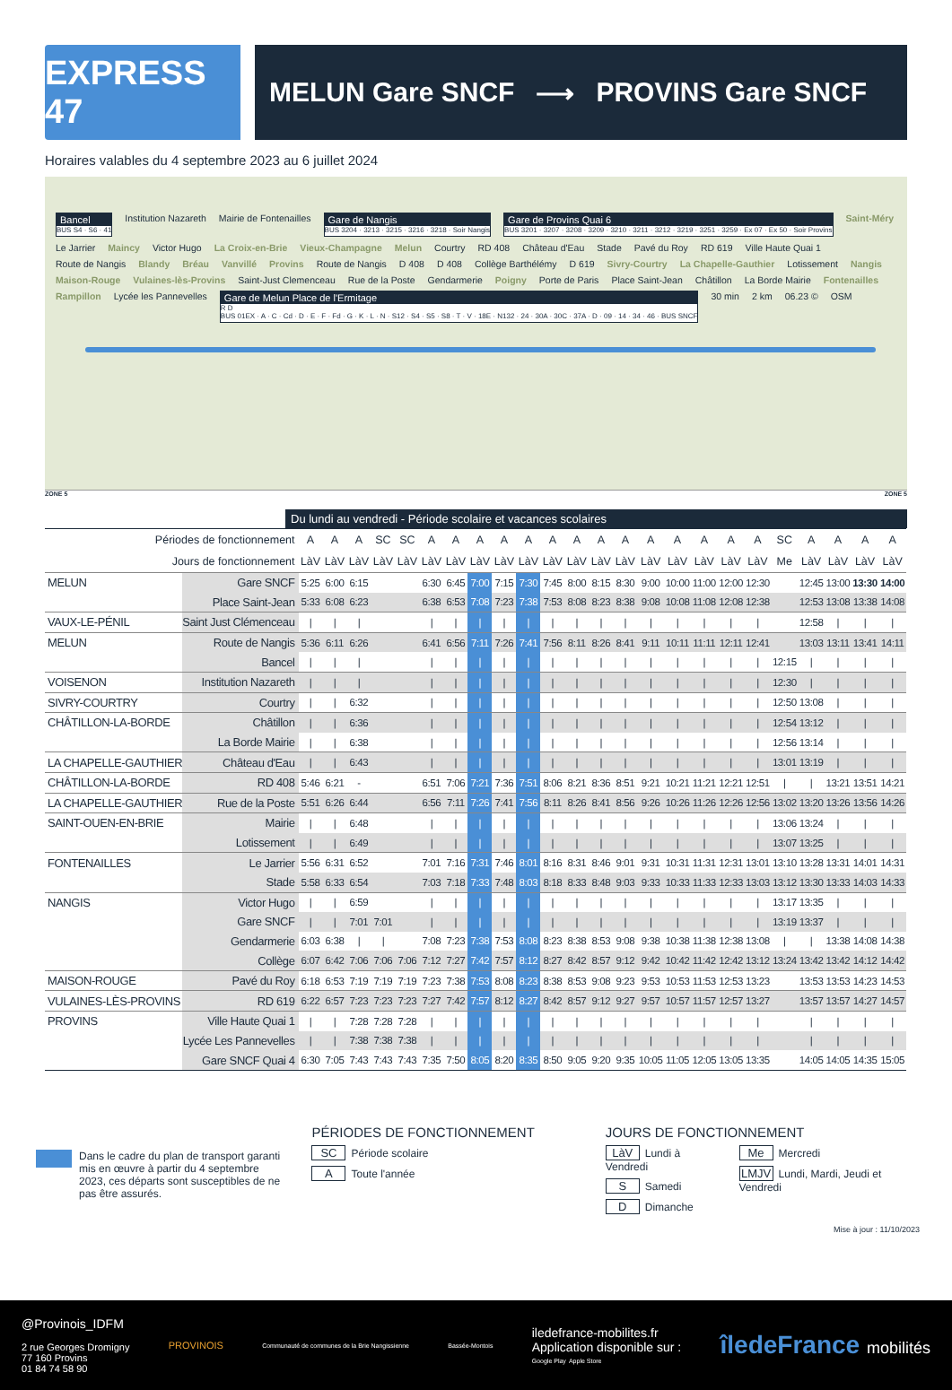EXPRESS 47
MELUN Gare SNCF ⟶ PROVINS Gare SNCF
Horaires valables du 4 septembre 2023 au 6 juillet 2024
Bancel
BUS S4 · S6 · 41
Institution Nazareth Mairie de Fontenailles
Gare de Nangis
BUS 3204 · 3213 · 3215 · 3216 · 3218 · Soir Nangis
Gare de Provins Quai 6
BUS 3201 · 3207 · 3208 · 3209 · 3210 · 3211 · 3212 · 3219 · 3251 · 3259 · Ex 07 · Ex 50 · Soir Provins
Saint-Méry Le Jarrier Maincy Victor Hugo La Croix-en-Brie Vieux-Champagne Melun Courtry RD 408 Château d'Eau Stade Pavé du Roy RD 619 Ville Haute Quai 1 Route de Nangis Blandy Bréau Vanvillé Provins Route de Nangis D 408 D 408 Collège Barthélémy D 619 Sivry-Courtry La Chapelle-Gauthier Lotissement Nangis Maison-Rouge Vulaines-lès-Provins Saint-Just Clemenceau Rue de la Poste Gendarmerie Poigny Porte de Paris Place Saint-Jean Châtillon La Borde Mairie Fontenailles Rampillon Lycée les Pannevelles
Gare de Melun Place de l'Ermitage
R D
BUS 01EX · A · C · Cd · D · E · F · Fd · G · K · L · N · S12 · S4 · S5 · S8 · T · V · 18E · N132 · 24 · 30A · 30C · 37A · D · 09 · 14 · 34 · 46 · BUS SNCF
30 min 2 km 06.23 © OSM
ZONE 5 ZONE 5
Du lundi au vendredi - Période scolaire et vacances scolaires
| Périodes de fonctionnement | | A | A | A | SC | SC | A | A | A | A | A | A | A | A | A | A | A | A | A | A | SC | A | A | A | A |
| --- | --- | --- | --- | --- | --- | --- | --- | --- | --- | --- | --- | --- | --- | --- | --- | --- | --- | --- | --- | --- | --- | --- | --- | --- | --- |
| Jours de fonctionnement | | LàV | LàV | LàV | LàV | LàV | LàV | LàV | LàV | LàV | LàV | LàV | LàV | LàV | LàV | LàV | LàV | LàV | LàV | LàV | Me | LàV | LàV | LàV | LàV |
| MELUN | Gare SNCF | 5:25 | 6:00 | 6:15 | | | 6:30 | 6:45 | 7:00 | 7:15 | 7:30 | 7:45 | 8:00 | 8:15 | 8:30 | 9:00 | 10:00 | 11:00 | 12:00 | 12:30 | | 12:45 | 13:00 | 13:30 | 14:00 |
| | Place Saint-Jean | 5:33 | 6:08 | 6:23 | | | 6:38 | 6:53 | 7:08 | 7:23 | 7:38 | 7:53 | 8:08 | 8:23 | 8:38 | 9:08 | 10:08 | 11:08 | 12:08 | 12:38 | | 12:53 | 13:08 | 13:38 | 14:08 |
| VAUX-LE-PÉNIL | Saint Just Clémenceau | / | / | / | | | / | / | / | / | / | / | / | / | / | / | / | / | / | / | | 12:58 | / | / | / |
| MELUN | Route de Nangis | 5:36 | 6:11 | 6:26 | | | 6:41 | 6:56 | 7:11 | 7:26 | 7:41 | 7:56 | 8:11 | 8:26 | 8:41 | 9:11 | 10:11 | 11:11 | 12:11 | 12:41 | | 13:03 | 13:11 | 13:41 | 14:11 |
| | Bancel | / | / | / | | | / | / | / | / | / | / | / | / | / | / | / | / | / | / | 12:15 | / | / | / | / |
| VOISENON | Institution Nazareth | / | / | / | | | / | / | / | / | / | / | / | / | / | / | / | / | / | / | 12:30 | / | / | / | / |
| SIVRY-COURTRY | Courtry | / | / | 6:32 | | | / | / | / | / | / | / | / | / | / | / | / | / | / | / | 12:50 | 13:08 | / | / | / |
| CHÂTILLON-LA-BORDE | Châtillon | / | / | 6:36 | | | / | / | / | / | / | / | / | / | / | / | / | / | / | / | 12:54 | 13:12 | / | / | / |
| | La Borde Mairie | / | / | 6:38 | | | / | / | / | / | / | / | / | / | / | / | / | / | / | / | 12:56 | 13:14 | / | / | / |
| LA CHAPELLE-GAUTHIER | Château d'Eau | / | / | 6:43 | | | / | / | / | / | / | / | / | / | / | / | / | / | / | / | 13:01 | 13:19 | / | / | / |
| CHÂTILLON-LA-BORDE | RD 408 | 5:46 | 6:21 | - | | | 6:51 | 7:06 | 7:21 | 7:36 | 7:51 | 8:06 | 8:21 | 8:36 | 8:51 | 9:21 | 10:21 | 11:21 | 12:21 | 12:51 | / | / | 13:21 | 13:51 | 14:21 |
| LA CHAPELLE-GAUTHIER | Rue de la Poste | 5:51 | 6:26 | 6:44 | | | 6:56 | 7:11 | 7:26 | 7:41 | 7:56 | 8:11 | 8:26 | 8:41 | 8:56 | 9:26 | 10:26 | 11:26 | 12:26 | 12:56 | 13:02 | 13:20 | 13:26 | 13:56 | 14:26 |
| SAINT-OUEN-EN-BRIE | Mairie | / | / | 6:48 | | | / | / | / | / | / | / | / | / | / | / | / | / | / | / | 13:06 | 13:24 | / | / | / |
| | Lotissement | / | / | 6:49 | | | / | / | / | / | / | / | / | / | / | / | / | / | / | / | 13:07 | 13:25 | / | / | / |
| FONTENAILLES | Le Jarrier | 5:56 | 6:31 | 6:52 | | | 7:01 | 7:16 | 7:31 | 7:46 | 8:01 | 8:16 | 8:31 | 8:46 | 9:01 | 9:31 | 10:31 | 11:31 | 12:31 | 13:01 | 13:10 | 13:28 | 13:31 | 14:01 | 14:31 |
| | Stade | 5:58 | 6:33 | 6:54 | | | 7:03 | 7:18 | 7:33 | 7:48 | 8:03 | 8:18 | 8:33 | 8:48 | 9:03 | 9:33 | 10:33 | 11:33 | 12:33 | 13:03 | 13:12 | 13:30 | 13:33 | 14:03 | 14:33 |
| NANGIS | Victor Hugo | / | / | 6:59 | | | / | / | / | / | / | / | / | / | / | / | / | / | / | / | 13:17 | 13:35 | / | / | / |
| | Gare SNCF | / | / | 7:01 | 7:01 | | / | / | / | / | / | / | / | / | / | / | / | / | / | / | 13:19 | 13:37 | / | / | / |
| | Gendarmerie | 6:03 | 6:38 | / | / | | 7:08 | 7:23 | 7:38 | 7:53 | 8:08 | 8:23 | 8:38 | 8:53 | 9:08 | 9:38 | 10:38 | 11:38 | 12:38 | 13:08 | / | / | 13:38 | 14:08 | 14:38 |
| | Collège | 6:07 | 6:42 | 7:06 | 7:06 | 7:06 | 7:12 | 7:27 | 7:42 | 7:57 | 8:12 | 8:27 | 8:42 | 8:57 | 9:12 | 9:42 | 10:42 | 11:42 | 12:42 | 13:12 | 13:24 | 13:42 | 13:42 | 14:12 | 14:42 |
| MAISON-ROUGE | Pavé du Roy | 6:18 | 6:53 | 7:19 | 7:19 | 7:19 | 7:23 | 7:38 | 7:53 | 8:08 | 8:23 | 8:38 | 8:53 | 9:08 | 9:23 | 9:53 | 10:53 | 11:53 | 12:53 | 13:23 | | 13:53 | 13:53 | 14:23 | 14:53 |
| VULAINES-LÈS-PROVINS | RD 619 | 6:22 | 6:57 | 7:23 | 7:23 | 7:23 | 7:27 | 7:42 | 7:57 | 8:12 | 8:27 | 8:42 | 8:57 | 9:12 | 9:27 | 9:57 | 10:57 | 11:57 | 12:57 | 13:27 | | 13:57 | 13:57 | 14:27 | 14:57 |
| PROVINS | Ville Haute Quai 1 | / | / | 7:28 | 7:28 | 7:28 | / | / | / | / | / | / | / | / | / | / | / | / | / | / | | / | / | / | / |
| | Lycée Les Pannevelles | / | / | 7:38 | 7:38 | 7:38 | / | / | / | / | / | / | / | / | / | / | / | / | / | / | | / | / | / | / |
| | Gare SNCF Quai 4 | 6:30 | 7:05 | 7:43 | 7:43 | 7:43 | 7:35 | 7:50 | 8:05 | 8:20 | 8:35 | 8:50 | 9:05 | 9:20 | 9:35 | 10:05 | 11:05 | 12:05 | 13:05 | 13:35 | | 14:05 | 14:05 | 14:35 | 15:05 |
Dans le cadre du plan de transport garanti mis en œuvre à partir du 4 septembre 2023, ces départs sont susceptibles de ne pas être assurés.
PÉRIODES DE FONCTIONNEMENT
SC Période scolaire
A Toute l'année
JOURS DE FONCTIONNEMENT
LàV Lundi à Vendredi
S Samedi
D Dimanche
Me Mercredi
LMJV Lundi, Mardi, Jeudi et Vendredi
Mise à jour : 11/10/2023
@Provinois_IDFM
2 rue Georges Dromigny
77 160 Provins
01 84 74 58 90
PROVINOIS
Communauté de communes de la Brie Nangissienne
Bassée-Montois
iledefrance-mobilites.fr
Application disponible sur :
Google Play Apple Store
îledeFrance mobilités